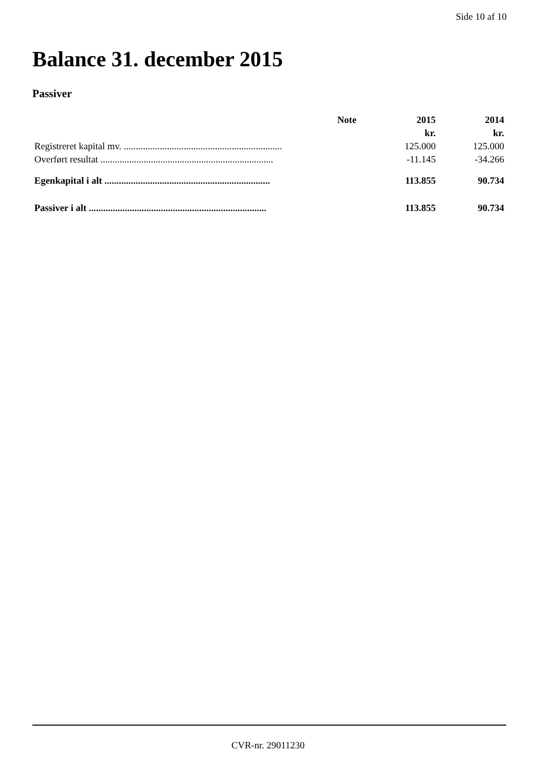Side 10 af 10
Balance 31. december 2015
Passiver
| | Note | 2015 | 2014 |
| --- | --- | --- | --- |
| | | kr. | kr. |
| Registreret kapital mv. .................................................................. | | 125.000 | 125.000 |
| Overført resultat ........................................................................ | | -11.145 | -34.266 |
| Egenkapital i alt ..................................................................... | | 113.855 | 90.734 |
| Passiver i alt .......................................................................... | | 113.855 | 90.734 |
CVR-nr. 29011230